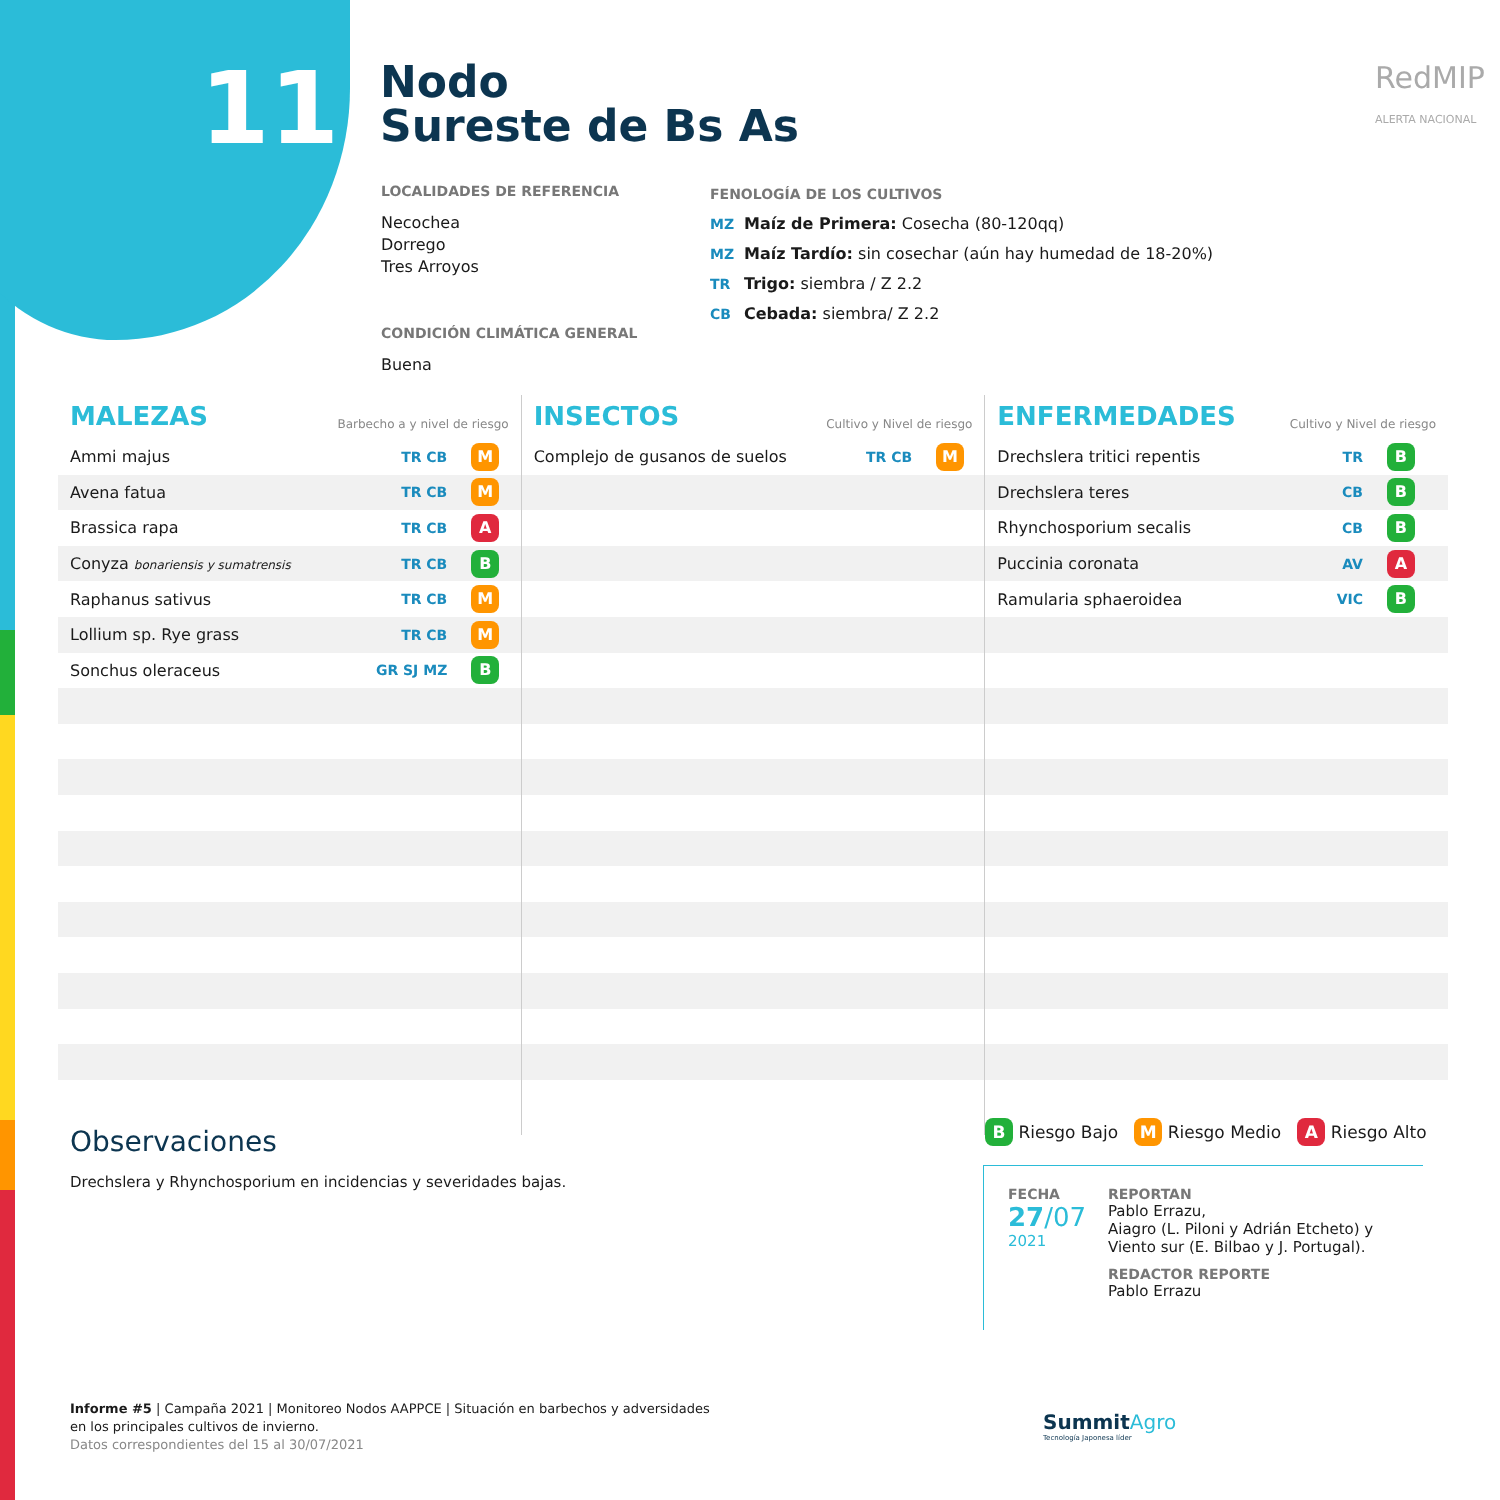11
Nodo
Sureste de Bs As
LOCALIDADES DE REFERENCIA
Necochea
Dorrego
Tres Arroyos
CONDICIÓN CLIMÁTICA GENERAL
Buena
FENOLOGÍA DE LOS CULTIVOS
MZ Maíz de Primera: Cosecha (80-120qq)
MZ Maíz Tardío: sin cosechar (aún hay humedad de 18-20%)
TR Trigo: siembra / Z 2.2
CB Cebada: siembra/ Z 2.2
RedMIP
ALERTA NACIONAL
MALEZAS Barbecho a y nivel de riesgo
| Ammi majus | TR CB | M |
| Avena fatua | TR CB | M |
| Brassica rapa | TR CB | A |
| Conyza bonariensis y sumatrensis | TR CB | B |
| Raphanus sativus | TR CB | M |
| Lollium sp. Rye grass | TR CB | M |
| Sonchus oleraceus | GR SJ MZ | B |
INSECTOS Cultivo y Nivel de riesgo
| Complejo de gusanos de suelos | TR CB | M |
ENFERMEDADES Cultivo y Nivel de riesgo
| Drechslera tritici repentis | TR | B |
| Drechslera teres | CB | B |
| Rhynchosporium secalis | CB | B |
| Puccinia coronata | AV | A |
| Ramularia sphaeroidea | VIC | B |
Observaciones
Drechslera y Rhynchosporium en incidencias y severidades bajas.
B Riesgo Bajo M Riesgo Medio A Riesgo Alto
FECHA
27/07
2021
REPORTAN
Pablo Errazu,
Aiagro (L. Piloni y Adrián Etcheto) y
Viento sur (E. Bilbao y J. Portugal).
REDACTOR REPORTE
Pablo Errazu
Informe #5 | Campaña 2021 | Monitoreo Nodos AAPPCE | Situación en barbechos y adversidades
en los principales cultivos de invierno.
Datos correspondientes del 15 al 30/07/2021
SummitAgro
Tecnología Japonesa líder